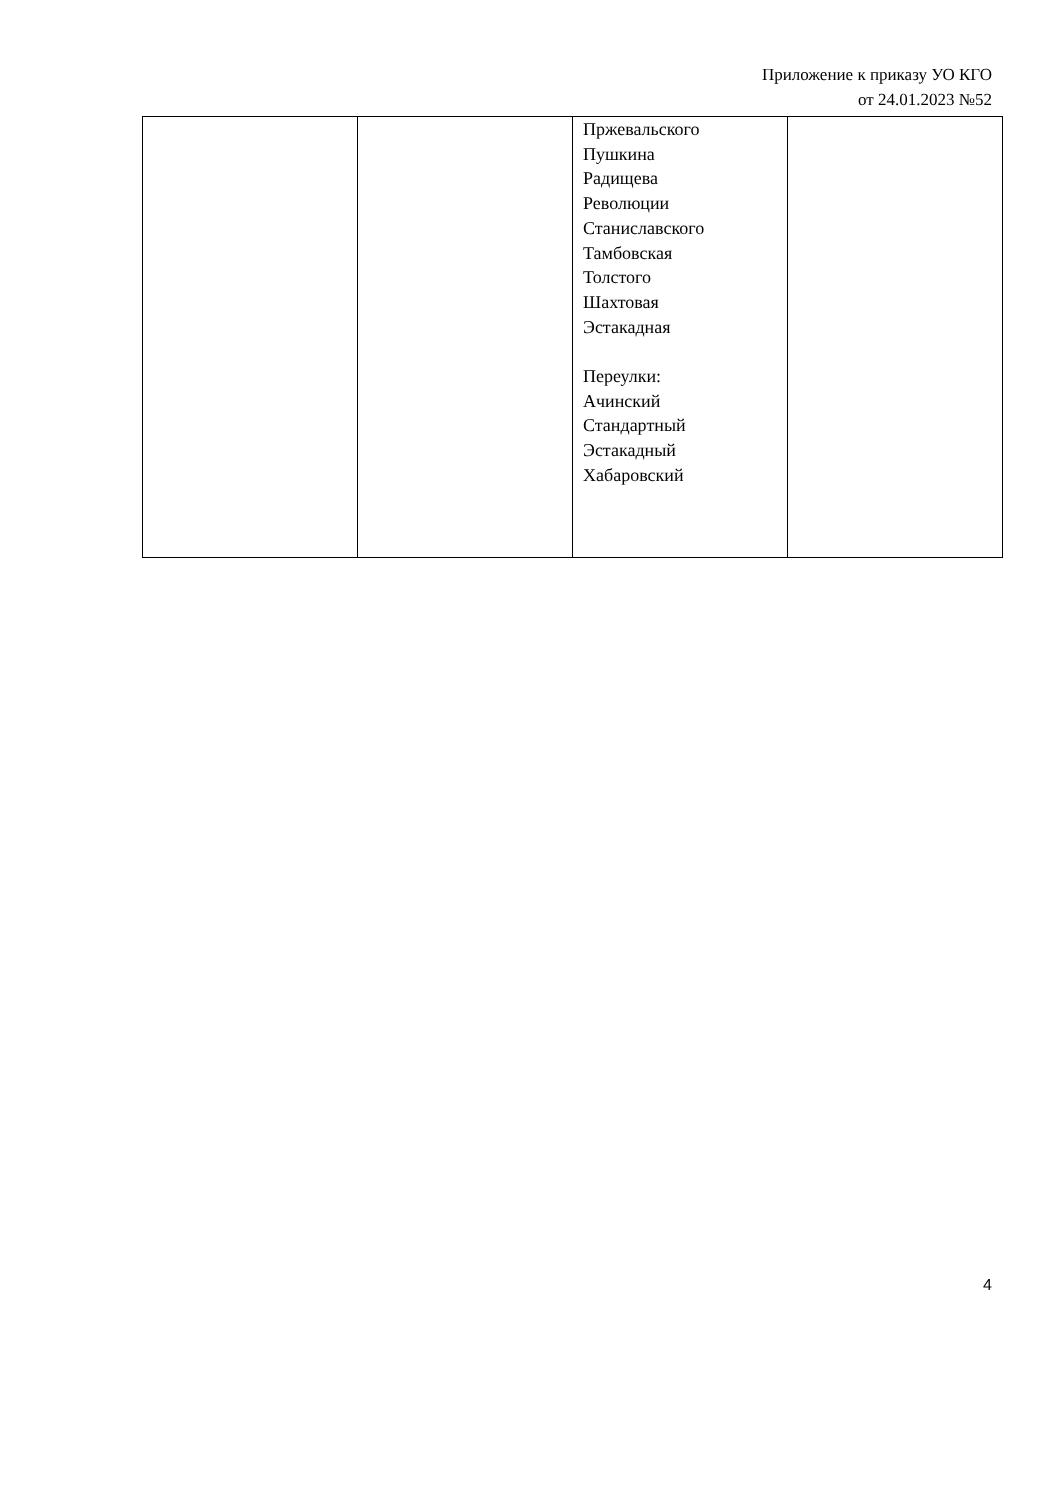Приложение к приказу УО КГО
от 24.01.2023 №52
| | | Пржевальского Пушкина Радищева Революции Станиславского Тамбовская Толстого Шахтовая Эстакадная Переулки: Ачинский Стандартный Эстакадный Хабаровский | |
4